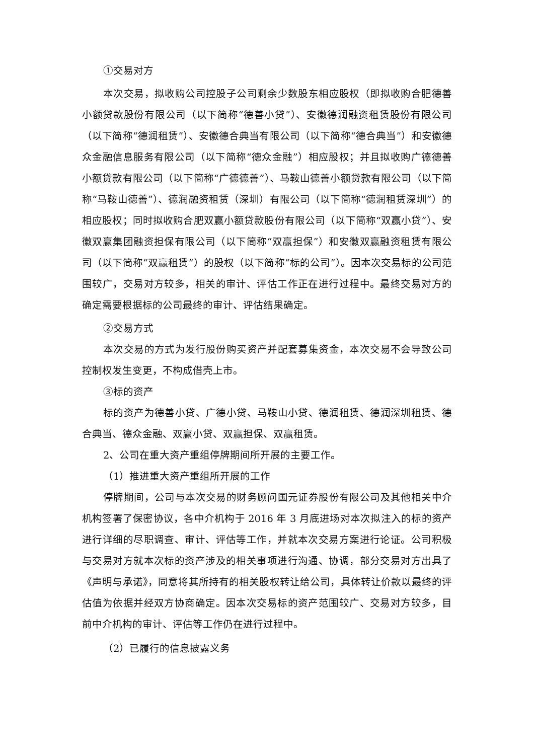①交易对方
本次交易，拟收购公司控股子公司剩余少数股东相应股权（即拟收购合肥德善小额贷款股份有限公司（以下简称“德善小贷”）、安徽德润融资租赁股份有限公司（以下简称“德润租赁”）、安徽德合典当有限公司（以下简称“德合典当”）和安徽德众金融信息服务有限公司（以下简称“德众金融”）相应股权；并且拟收购广德德善小额贷款有限公司（以下简称“广德德善”）、马鞍山德善小额贷款有限公司（以下简称“马鞍山德善”）、德润融资租赁（深圳）有限公司（以下简称“德润租赁深圳”）的相应股权；同时拟收购合肥双赢小额贷款股份有限公司（以下简称“双赢小贷”）、安徽双赢集团融资担保有限公司（以下简称“双赢担保”）和安徽双赢融资租赁有限公司（以下简称“双赢租赁”）的股权（以下简称“标的公司”）。因本次交易标的公司范围较广，交易对方较多，相关的审计、评估工作正在进行过程中。最终交易对方的确定需要根据标的公司最终的审计、评估结果确定。
②交易方式
本次交易的方式为发行股份购买资产并配套募集资金，本次交易不会导致公司控制权发生变更，不构成借壳上市。
③标的资产
标的资产为德善小贷、广德小贷、马鞍山小贷、德润租赁、德润深圳租赁、德合典当、德众金融、双赢小贷、双赢担保、双赢租赁。
2、公司在重大资产重组停牌期间所开展的主要工作。
（1）推进重大资产重组所开展的工作
停牌期间，公司与本次交易的财务顾问国元证券股份有限公司及其他相关中介机构签署了保密协议，各中介机构于 2016 年 3 月底进场对本次拟注入的标的资产进行详细的尽职调查、审计、评估等工作，并就本次交易方案进行论证。公司积极与交易对方就本次标的资产涉及的相关事项进行沟通、协调，部分交易对方出具了《声明与承诺》，同意将其所持有的相关股权转让给公司，具体转让价款以最终的评估值为依据并经双方协商确定。因本次交易标的资产范围较广、交易对方较多，目前中介机构的审计、评估等工作仍在进行过程中。
（2）已履行的信息披露义务